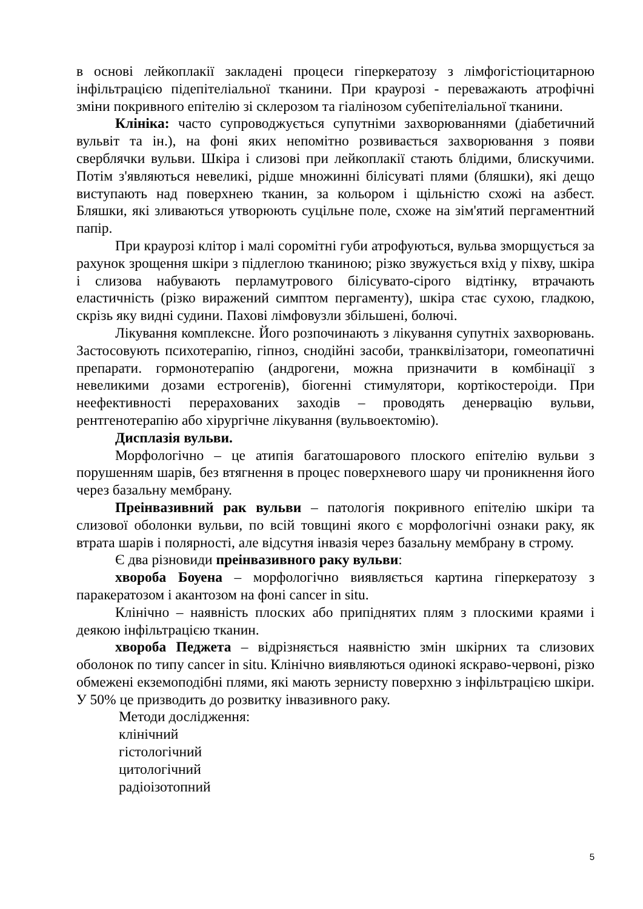в основі лейкоплакії закладені процеси гіперкератозу з лімфогістіоцитарною інфільтрацією підепітеліальної тканини. При краурозі - переважають атрофічні зміни покривного епітелію зі склерозом та гіалінозом субепітеліальної тканини.
Клініка: часто супроводжується супутніми захворюваннями (діабетичний вульвіт та ін.), на фоні яких непомітно розвивається захворювання з появи сверблячки вульви. Шкіра і слизові при лейкоплакії стають блідими, блискучими. Потім з'являються невеликі, рідше множинні білісуваті плями (бляшки), які дещо виступають над поверхнею тканин, за кольором і щільністю схожі на азбест. Бляшки, які зливаються утворюють суцільне поле, схоже на зім'ятий пергаментний папір.
При краурозі клітор і малі соромітні губи атрофуються, вульва зморщується за рахунок зрощення шкіри з підлеглою тканиною; різко звужується вхід у піхву, шкіра і слизова набувають перламутрового білісувато-сірого відтінку, втрачають еластичність (різко виражений симптом пергаменту), шкіра стає сухою, гладкою, скрізь яку видні судини. Пахові лімфовузли збільшені, болючі.
Лікування комплексне. Його розпочинають з лікування супутніх захворювань. Застосовують психотерапію, гіпноз, снодійні засоби, транквілізатори, гомеопатичні препарати. гормонотерапію (андрогени, можна призначити в комбінації з невеликими дозами естрогенів), біогенні стимулятори, кортікостероіди. При неефективності перерахованих заходів – проводять денервацію вульви, рентгенотерапію або хірургічне лікування (вульвоектомію).
Дисплазія вульви.
Морфологічно – це атипія багатошарового плоского епітелію вульви з порушенням шарів, без втягнення в процес поверхневого шару чи проникнення його через базальну мембрану.
Преінвазивний рак вульви – патологія покривного епітелію шкіри та слизової оболонки вульви, по всій товщині якого є морфологічні ознаки раку, як втрата шарів і полярності, але відсутня інвазія через базальну мембрану в строму.
Є два різновиди преінвазивного раку вульви:
хвороба Боуена – морфологічно виявляється картина гіперкератозу з паракератозом і акантозом на фоні cancer in situ.
Клінічно – наявність плоских або припіднятих плям з плоскими краями і деякою інфільтрацією тканин.
хвороба Педжета – відрізняється наявністю змін шкірних та слизових оболонок по типу cancer in situ. Клінічно виявляються одинокі яскраво-червоні, різко обмежені екземоподібні плями, які мають зернисту поверхню з інфільтрацією шкіри. У 50% це призводить до розвитку інвазивного раку.
Методи дослідження:
клінічний
гістологічний
цитологічний
радіоізотопний
5